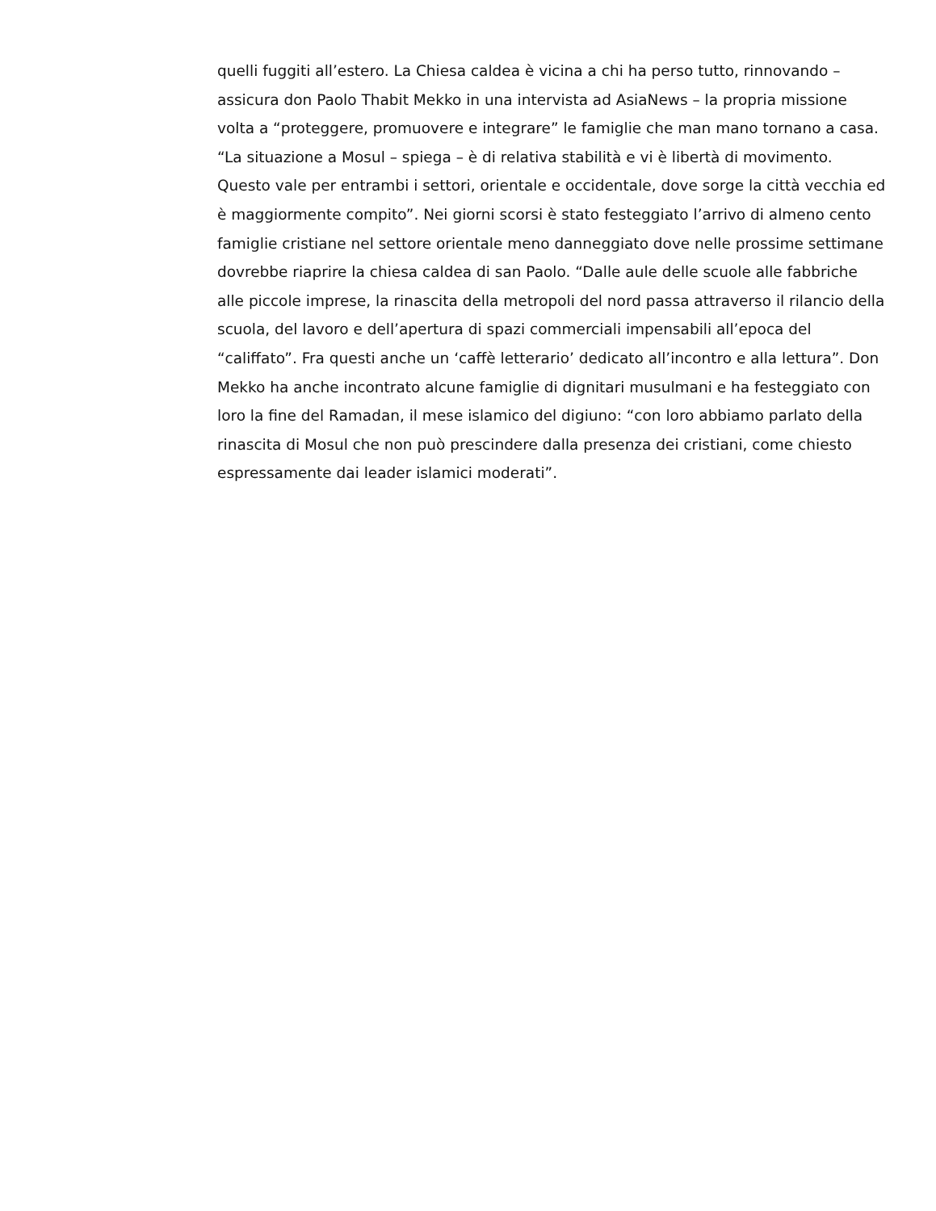quelli fuggiti all’estero. La Chiesa caldea è vicina a chi ha perso tutto, rinnovando –
assicura don Paolo Thabit Mekko in una intervista ad AsiaNews – la propria missione
volta a “proteggere, promuovere e integrare” le famiglie che man mano tornano a casa.
“La situazione a Mosul – spiega – è di relativa stabilità e vi è libertà di movimento.
Questo vale per entrambi i settori, orientale e occidentale, dove sorge la città vecchia ed
è maggiormente compito”. Nei giorni scorsi è stato festeggiato l’arrivo di almeno cento
famiglie cristiane nel settore orientale meno danneggiato dove nelle prossime settimane
dovrebbe riaprire la chiesa caldea di san Paolo. “Dalle aule delle scuole alle fabbriche
alle piccole imprese, la rinascita della metropoli del nord passa attraverso il rilancio della
scuola, del lavoro e dell’apertura di spazi commerciali impensabili all’epoca del
“califfato”. Fra questi anche un ‘caffè letterario’ dedicato all’incontro e alla lettura”. Don
Mekko ha anche incontrato alcune famiglie di dignitari musulmani e ha festeggiato con
loro la fine del Ramadan, il mese islamico del digiuno: “con loro abbiamo parlato della
rinascita di Mosul che non può prescindere dalla presenza dei cristiani, come chiesto
espressamente dai leader islamici moderati”.